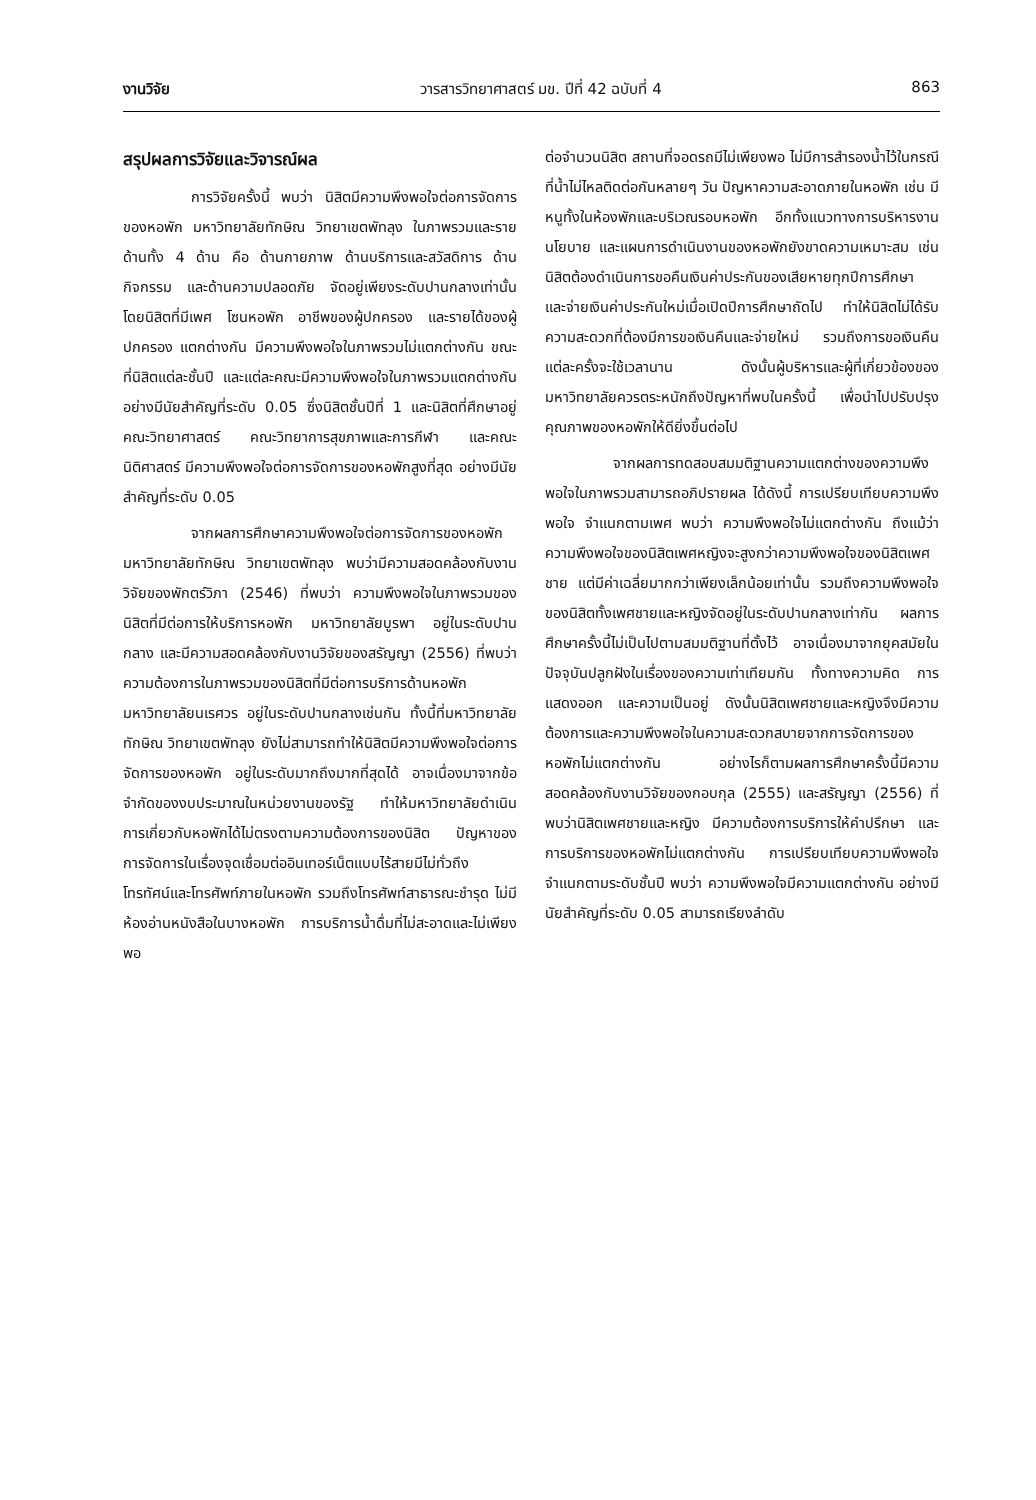งานวิจัย วารสารวิทยาศาสตร์ มข. ปีที่ 42 ฉบับที่ 4 863
สรุปผลการวิจัยและวิจารณ์ผล
การวิจัยครั้งนี้ พบว่า นิสิตมีความพึงพอใจต่อการจัดการของหอพัก มหาวิทยาลัยทักษิณ วิทยาเขตพัทลุง ในภาพรวมและรายด้านทั้ง 4 ด้าน คือ ด้านกายภาพ ด้านบริการและสวัสดิการ ด้านกิจกรรม และด้านความปลอดภัย จัดอยู่เพียงระดับปานกลางเท่านั้น โดยนิสิตที่มีเพศ โซนหอพัก อาชีพของผู้ปกครอง และรายได้ของผู้ปกครอง แตกต่างกัน มีความพึงพอใจในภาพรวมไม่แตกต่างกัน ขณะที่นิสิตแต่ละชั้นปี และแต่ละคณะมีความพึงพอใจในภาพรวมแตกต่างกันอย่างมีนัยสำคัญที่ระดับ 0.05 ซึ่งนิสิตชั้นปีที่ 1 และนิสิตที่ศึกษาอยู่คณะวิทยาศาสตร์ คณะวิทยาการสุขภาพและการกีฬา และคณะนิติศาสตร์ มีความพึงพอใจต่อการจัดการของหอพักสูงที่สุด อย่างมีนัยสำคัญที่ระดับ 0.05
จากผลการศึกษาความพึงพอใจต่อการจัดการของหอพัก มหาวิทยาลัยทักษิณ วิทยาเขตพัทลุง พบว่ามีความสอดคล้องกับงานวิจัยของพักตร์วิภา (2546) ที่พบว่า ความพึงพอใจในภาพรวมของนิสิตที่มีต่อการให้บริการหอพัก มหาวิทยาลัยบูรพา อยู่ในระดับปานกลาง และมีความสอดคล้องกับงานวิจัยของสรัญญา (2556) ที่พบว่า ความต้องการในภาพรวมของนิสิตที่มีต่อการบริการด้านหอพัก มหาวิทยาลัยนเรศวร อยู่ในระดับปานกลางเช่นกัน ทั้งนี้ที่มหาวิทยาลัยทักษิณ วิทยาเขตพัทลุง ยังไม่สามารถทำให้นิสิตมีความพึงพอใจต่อการจัดการของหอพัก อยู่ในระดับมากถึงมากที่สุดได้ อาจเนื่องมาจากข้อจำกัดของงบประมาณในหน่วยงานของรัฐ ทำให้มหาวิทยาลัยดำเนินการเกี่ยวกับหอพักได้ไม่ตรงตามความต้องการของนิสิต ปัญหาของการจัดการในเรื่องจุดเชื่อมต่ออินเทอร์เน็ตแบบไร้สายมีไม่ทั่วถึง โทรทัศน์และโทรศัพท์ภายในหอพัก รวมถึงโทรศัพท์สาธารณะชำรุด ไม่มีห้องอ่านหนังสือในบางหอพัก การบริการน้ำดื่มที่ไม่สะอาดและไม่เพียงพอ
ต่อจำนวนนิสิต สถานที่จอดรถมีไม่เพียงพอ ไม่มีการสำรองน้ำไว้ในกรณีที่น้ำไม่ไหลติดต่อกันหลายๆ วัน ปัญหาความสะอาดภายในหอพัก เช่น มีหนูทั้งในห้องพักและบริเวณรอบหอพัก อีกทั้งแนวทางการบริหารงาน นโยบาย และแผนการดำเนินงานของหอพักยังขาดความเหมาะสม เช่น นิสิตต้องดำเนินการขอคืนเงินค่าประกันของเสียหายทุกปีการศึกษา และจ่ายเงินค่าประกันใหม่เมื่อเปิดปีการศึกษาถัดไป ทำให้นิสิตไม่ได้รับความสะดวกที่ต้องมีการขอเงินคืนและจ่ายใหม่ รวมถึงการขอเงินคืนแต่ละครั้งจะใช้เวลานาน ดังนั้นผู้บริหารและผู้ที่เกี่ยวข้องของมหาวิทยาลัยควรตระหนักถึงปัญหาที่พบในครั้งนี้ เพื่อนำไปปรับปรุงคุณภาพของหอพักให้ดียิ่งขึ้นต่อไป
จากผลการทดสอบสมมติฐานความแตกต่างของความพึงพอใจในภาพรวมสามารถอภิปรายผล ได้ดังนี้ การเปรียบเทียบความพึงพอใจ จำแนกตามเพศ พบว่า ความพึงพอใจไม่แตกต่างกัน ถึงแม้ว่าความพึงพอใจของนิสิตเพศหญิงจะสูงกว่าความพึงพอใจของนิสิตเพศชาย แต่มีค่าเฉลี่ยมากกว่าเพียงเล็กน้อยเท่านั้น รวมถึงความพึงพอใจของนิสิตทั้งเพศชายและหญิงจัดอยู่ในระดับปานกลางเท่ากัน ผลการศึกษาครั้งนี้ไม่เป็นไปตามสมมติฐานที่ตั้งไว้ อาจเนื่องมาจากยุคสมัยในปัจจุบันปลูกฝังในเรื่องของความเท่าเทียมกัน ทั้งทางความคิด การแสดงออก และความเป็นอยู่ ดังนั้นนิสิตเพศชายและหญิงจึงมีความต้องการและความพึงพอใจในความสะดวกสบายจากการจัดการของหอพักไม่แตกต่างกัน อย่างไรก็ตามผลการศึกษาครั้งนี้มีความสอดคล้องกับงานวิจัยของกอบกุล (2555) และสรัญญา (2556) ที่พบว่านิสิตเพศชายและหญิง มีความต้องการบริการให้คำปรึกษา และการบริการของหอพักไม่แตกต่างกัน การเปรียบเทียบความพึงพอใจ จำแนกตามระดับชั้นปี พบว่า ความพึงพอใจมีความแตกต่างกัน อย่างมีนัยสำคัญที่ระดับ 0.05 สามารถเรียงลำดับ